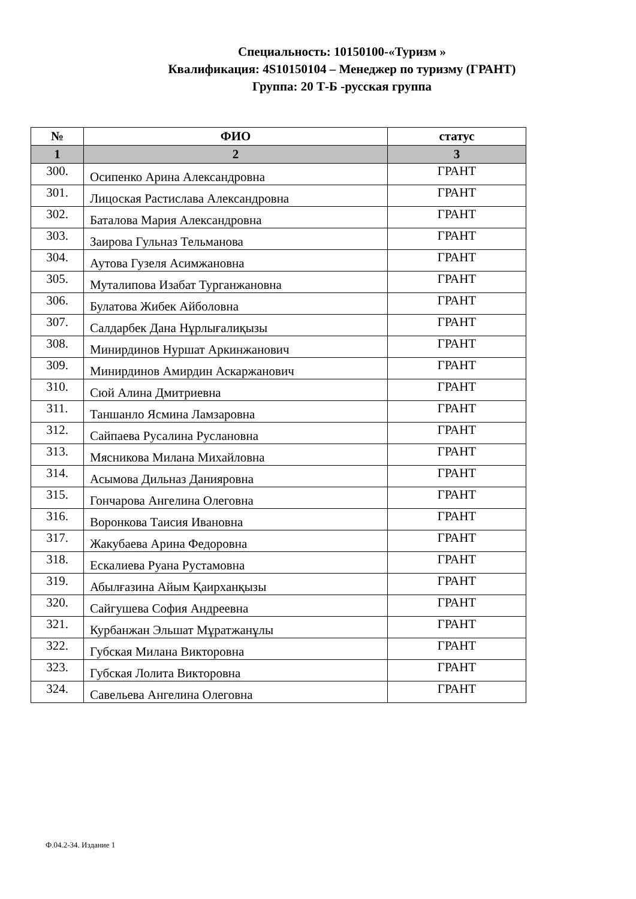Специальность: 10150100-«Туризм »
Квалификация: 4S10150104 – Менеджер по туризму (ГРАНТ)
Группа: 20 Т-Б -русская группа
| № | ФИО | статус |
| --- | --- | --- |
| 1 | 2 | 3 |
| 300. | Осипенко Арина Александровна | ГРАНТ |
| 301. | Лицоская Растислава Александровна | ГРАНТ |
| 302. | Баталова Мария Александровна | ГРАНТ |
| 303. | Заирова Гульназ Тельманова | ГРАНТ |
| 304. | Аутова Гузеля Асимжановна | ГРАНТ |
| 305. | Муталипова Изабат Турганжановна | ГРАНТ |
| 306. | Булатова Жибек Айболовна | ГРАНТ |
| 307. | Салдарбек Дана Нұрлығалиқызы | ГРАНТ |
| 308. | Минирдинов Нуршат Аркинжанович | ГРАНТ |
| 309. | Минирдинов Амирдин Аскаржанович | ГРАНТ |
| 310. | Сюй Алина Дмитриевна | ГРАНТ |
| 311. | Таншанло Ясмина Ламзаровна | ГРАНТ |
| 312. | Сайпаева Русалина Руслановна | ГРАНТ |
| 313. | Мясникова Милана Михайловна | ГРАНТ |
| 314. | Асымова Дильназ Данияровна | ГРАНТ |
| 315. | Гончарова Ангелина Олеговна | ГРАНТ |
| 316. | Воронкова Таисия Ивановна | ГРАНТ |
| 317. | Жакубаева Арина Федоровна | ГРАНТ |
| 318. | Ескалиева Руана Рустамовна | ГРАНТ |
| 319. | Абылғазина Айым Қаирханқызы | ГРАНТ |
| 320. | Сайгушева София Андреевна | ГРАНТ |
| 321. | Курбанжан Эльшат Мұратжанұлы | ГРАНТ |
| 322. | Губская Милана Викторовна | ГРАНТ |
| 323. | Губская Лолита Викторовна | ГРАНТ |
| 324. | Савельева Ангелина Олеговна | ГРАНТ |
Ф.04.2-34. Издание 1